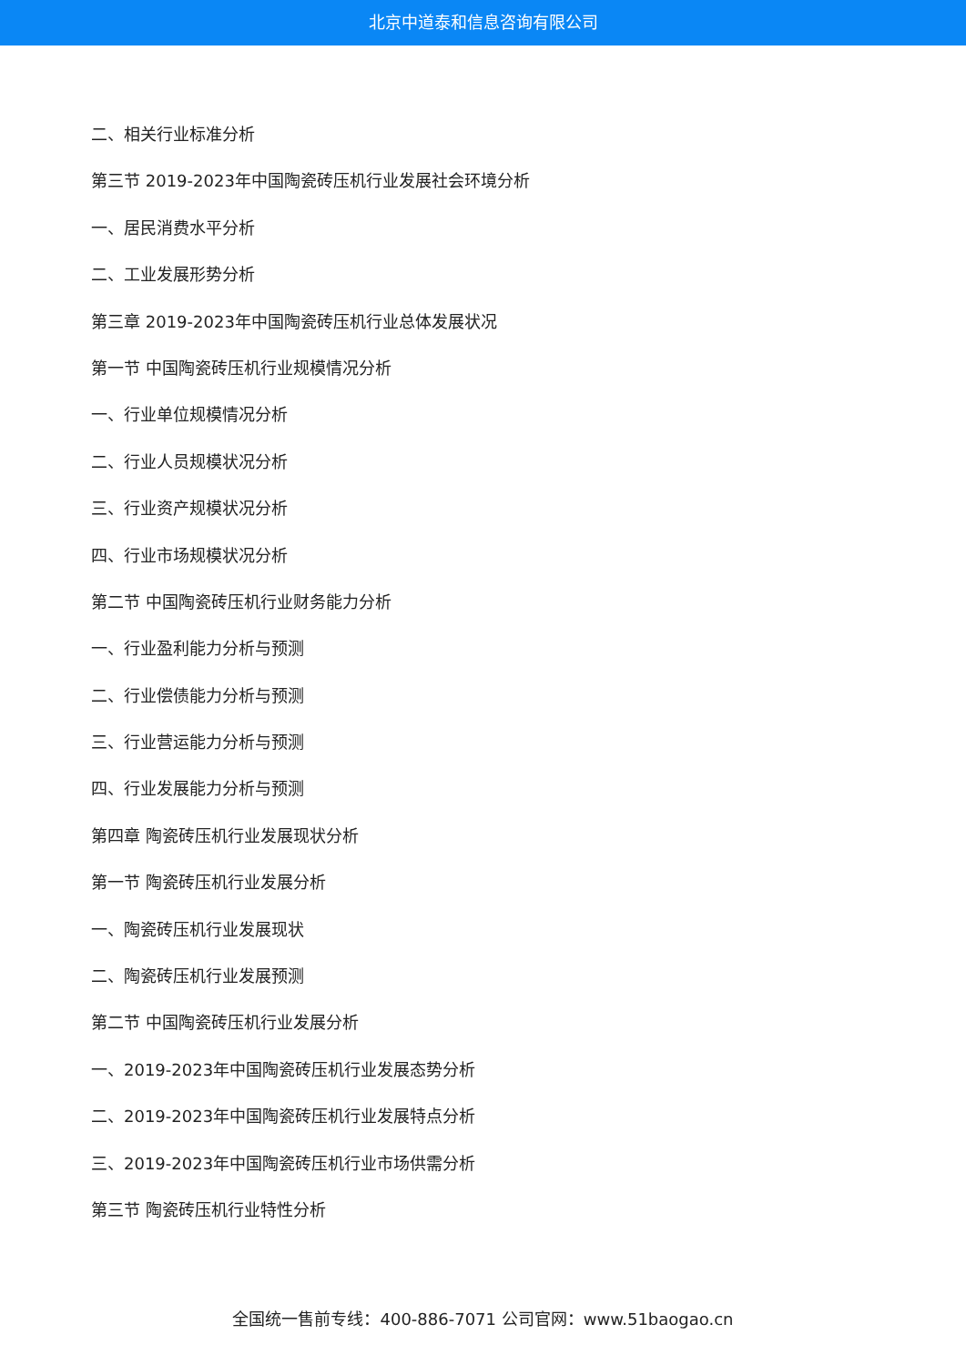北京中道泰和信息咨询有限公司
二、相关行业标准分析
第三节 2019-2023年中国陶瓷砖压机行业发展社会环境分析
一、居民消费水平分析
二、工业发展形势分析
第三章 2019-2023年中国陶瓷砖压机行业总体发展状况
第一节 中国陶瓷砖压机行业规模情况分析
一、行业单位规模情况分析
二、行业人员规模状况分析
三、行业资产规模状况分析
四、行业市场规模状况分析
第二节 中国陶瓷砖压机行业财务能力分析
一、行业盈利能力分析与预测
二、行业偿债能力分析与预测
三、行业营运能力分析与预测
四、行业发展能力分析与预测
第四章 陶瓷砖压机行业发展现状分析
第一节 陶瓷砖压机行业发展分析
一、陶瓷砖压机行业发展现状
二、陶瓷砖压机行业发展预测
第二节 中国陶瓷砖压机行业发展分析
一、2019-2023年中国陶瓷砖压机行业发展态势分析
二、2019-2023年中国陶瓷砖压机行业发展特点分析
三、2019-2023年中国陶瓷砖压机行业市场供需分析
第三节 陶瓷砖压机行业特性分析
全国统一售前专线：400-886-7071 公司官网：www.51baogao.cn